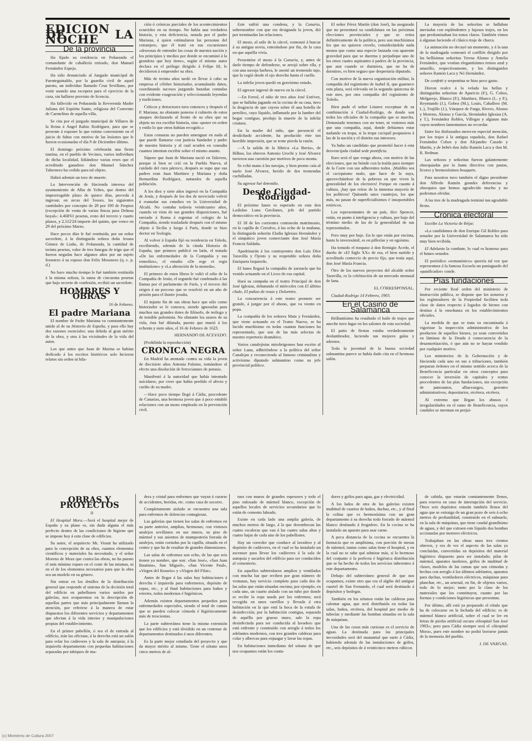EDICION DE LA NOCHE
De la provincia
Ha fijado su residencia en Peñaranda el comandante de caballería retirado, don Manuel Fernández Espejo.
Ha sido denunciado al Juzgado municipal de Fuenteguinaldo, por la guardia civil de aquel puesto, un individuo llamado Cruz Sevillano, por venir usando una escopeta para el ejercicio de la caza, sin hallarse provisto de licencia.
Ha fallecido en Peñaranda la Reverenda Madre Juliana del Espíritu Santo, religiosa del Convento de Carmelitas de aquella villa.
Se cita por el juzgado municipal de Villares de la Reina á Angel Rubio Rodríguez, para que se presente á exponer lo que estime conveniente en el juicio de faltas con motivo de las lesiones que le fueron ocasionadas el día 9 de Diciembre último.
El domingo próximo celebrarán una fiesta taurina, en el pueblo de Vecinos, varios individuos de dicha localidad, lidiándose varias reses que el acreditado ganadero don Manuel Sánchez Tabernero ha cedido para tal objeto.
Habrá además un toro de muerte.
La Intervención de Hacienda interesa del ayuntamiento de Alba de Yeltes, que dentro del improrrogable plazo de quince días, proceda á ingresar, en arcas del Tesoro, las siguientes cantidades por concepto de 20 por 100 de Propios (excepción de venta de varias fincas para Dehesa boyal»: 4.468'61 pesetas, resto del tercero y cuarto plazos, y 2.512'24 importe del quinto, que vence en 29 del próximo Marzo.
Hace pocos días le fué restituida, por un señor sacerdote, á la distinguida señora doña Jesusa Gómez de Liaño, de Peñaranda, la cantidad de treinta pesetas, valor de tres fanegas de trigo que el fueron negadas hace algunos años por un sujeto forastero á su esposo don Felix Mesonero (q. e. p. d.)
No hace mucho tiempo le fué también restituida á la misma señora, la suma de cincuenta pesetas que bajo secreto de confesión, recibió un sacerdote.
HOMBRES Y OBRAS
16 de Febrero.
El padre Mariana
El nombre de Padre Mariana va constantemente unido al de su Historia de España, y para ello hay dos razones esenciales: una debida al gran mérito de la obra, y otra á las vicisitudes de la vida del autor.
Los que antes que Juan de Marina se habían dedicado á los escritos históricos solo hicieron relatos sin orden ni hila-
ción ó crónicas parciales de los acontecimientos ocurridos en su tiempo. No había una verdadera historia, y esta deficiencia, notada por el padre Mariana, á quien estimularon las personas del extranjero, que él trató en sus excursiones «deseosas de entender las cosas de nuestra nación y los principios y medios por donde se encaminó á la grandeza que hoy tiene», según el mismo autor declara en el prólogo dirigido á Felipe III, le decidieron á emprender su obra.
Más de treinta años tardó en llevar á cabo su empresa el célebre historiador, acumulando datos, coordinando sucesos juzgando hazañas contadas con evidente exageración y seleccionando leyendas y tradiciones.
Críticos y detractores tuvo entonces y después el P. Mariana; no obstante ponerse á cubierto de estos ataques declarando al frente de su obra que su objeto no era escribir historia, sino «poner en orden y estilo lo que otros habían recogido.»
Estas censuras no pueden amenguar en nada al que puede llamarse con justicia fundador y padre de nuestra historia y al cual acuden en consulta cuantos intentan escribir sobre el mismo asunto.
Súpose que Juan de Mariana nació en Talavera, porque si bien se crió en la Puebla Nueva, al cuidado del cura párroco, después se supo que sus padres eran Juan Martínez y Mariana y doña Bernardina Rodríguez, naturales de aquella población.
A los diez y siete años ingresó en la Compañía de Jesús, y después de los dos de noviciado volvió á reanudar sus estudios en la Universidad de Alcalá. No contaba todavía veinticuatro años, cuando en vista de sus grandes disposiciones, fué enviado á Roma á regentar el colegio de la Compañía, siendo trasladado después con el mismo objeto á Sicilia y luego á París, donde se hizo doctor en Teología.
Al volver á España fijó su residencia en Toledo, escribiendo, además de la citada Historia de España, que primero publicó en latín, el tratado «De las enfermedades de la Compañía y sus remedios», el estudio «De rege et regis institutione» y «La alteración de la moneda».
El primero de estos libros le valió el odio de la Compañía de Jesús; el segundo fué condenado á las llamas por el parlamento de París, y el tercero dió origen á un proceso que se resolvió en un año de prisión para el ilustre jesuíta.
El injusto fin de sus obras hace que sólo como historiador se le conozca, siendo ignoradas para muchos sus grandes dotes de filósofo, de teólogo y de temible polemista. No obstante los azares de su vida, ésta fué dilatada, puesto que murió á los ochenta y siete años, el 16 de Febrero de 1623.
HERNANDO DE ACEVEDO.
(Prohibida la reproducción)
CRONICA NEGRA
En Madrid ha atentado contra su vida la joven de diecisiete años Antonia Palomo, tomándose al efecto una disolución de ferrocianuro de potasio.
Manifestó á la autoridad que había intentado suicidarse, por creer que había perdido el afecto y cariño de su madre.
—Hace poco tiempo llegó á Cádiz, procedente de Canarias, una hermosa joven que á poco entabló relaciones con un mozo empleado en la prevención civil.
Este sufrió una condena, y la Canaria, sobrenombre con que era designada la joven, dió por terminadas las relaciones.
El mozo, al salir de la cárcel, comenzó á buscar á su antigua novia, enterándose por fin, de la casa en que aquélla vivía.
Presentóse el mozo á la Canaria, y, antes de darle tiempo de defenderse, se arrojó sobre ella, y con una navaja barbera, le asestó un tremendo tajo, que la cogió desde el ojo derecho hasta el cuello.
La infeliz joven quedó en gravísimo estado.
El agresor ingresó de nuevo en la cárcel.
—En Ferrol, el niño de tres años José Estévez, que se hallaba jugando en la cocina de su casa, tuvo la desgracia de que cayera sobre él una botella de petróleo, cuyo líquido, inflamado por la lumbre del hogar contiguo, produjo la muerte de la infeliz criatura.
En la madre del niño, que presenció el desdichado accidente, ha producido éste tan horrible impresión, que se teme pierda la razón.
—A la salida de la fábrica «La Iberia», de Bilbao, los obreros Antonio Urochi y José Alvarez tuvieron una cuestión por motivos de poca monta.
Se echó mano á las navajas, y bien pronto caía al suelo José Alvarez, herido de dos tremendas cuchilladas.
Su agresor fué detenido.
Desde Ciudad-Rodrigo
El próximo lunes es esperado en esta don Ladislao Luna Gavilanes, jefe del partido democrático en la provincia.
El 18 de los corrientes contraerán matrimonio, en la capilla de Cerralvo, á las ocho de la mañana, la distinguida señorita Eladia Iglesias Hernández y el simpático joven comerciante don José María Francia Saldaña.
Apadrinarán á los contrayentes don Luis Díez Taravilla y Ojesto y su respetable señora doña Enriqueta Izquierdo.
El lunes llegará la compañía de zarzuela que ha venido actuando en el Liceo de esa capital.
Hará su campaña en el teatro Principal de don José Iglesias, debutando el miércoles con El último chulo, El puñao de rosas y Doloretes.
La concurrencia á este teatro promete ser grande, á juzgar por el abono, que va viento en popa.
La compañía de los señores Mata y Fernández, que viene actuando en el Teatro Nuevo, se ha lucido muchísimo en todas cuantas funciones ha representado, que son de las más selectas de nuestro repertorio dramático.
Varios canalejistas mirobrigenses han escrito al señor Luna, adhiriéndose a la política del señor Canalejas y reconociendo al famoso criminalista y activísimo diputado salmantino como su jefe provincial político.
El señor Pérez Martín (don José), ha asegurado que no presentará su candidatura en las próximas elecciones provinciales y que se retira definitivamente de la política, pero son muchísimos los que no quieren creerlo, considerándolo nada menos que como una especie lanzada con aparente gravedad para que se duerma y perjudique uno de los otros cuatro aspirantes á padres de la provincia, que aun cuando se durmiera, que no ha de dormirse, es bien seguro que despertaría diputado.
Con motivo de la nueva organización militar, la compañía del regimiento de Isabel II, que guarnece esta plaza, será relevada en la segunda quincena de este mes, por otra compañía del regimiento de Toledo.
Bien pudo el señor Linares exceptuar de su combinación á Ciudad-Rodrigo, de donde son todos los oficiales de la compañía que se marcha. Demasiado tenemos con no tener, ni venirnos más que una compañía, aquí, donde debíamos estar nadando en tropa, si la tropa caciquil pospusiera á las de la nación y el distrito sus intereses.
Ya hubo un candidato que prometió hacer á esta desvencijada ciudad sede pontificia.
Raro será el que venga ahora, con motivo de las elecciones, que no brinde con la traída para siempre de la Corte con sus adherentes todos. ¡Maldito sea el caciquismo malo, que hace de la suya, aprovechándose de la pobreza en que viven la generalidad de los electores! Porque en cuanto á cultura, ¡hay que reírse de la inmensa mayoría de los políticos! Quitando unos cuantejos, los que más, no pasan de superficialísimos é insoportables retóricos.
Los representantes de un país, dice Spencer, están, en punto á inteligencia y cultura, por bajo del término medio de las de la generalidad de sus representados.
Pero muy por bajo. En lo que están por encima, hasta lo inverosímil, es en pillerías y en egoísmo.
Ha tomado el traspaso á don Remigio Acedo, el dueño de «El Siglo XX» de esa, el bien surtido y acreditado comercio de precio fijo, que tenía aquí, don José María Francia.
Otro de los nuevos proyectos del alcalde señor Taravilla, es la celebración de un mercado mensual de lana.
EL CORRESPONSAL.
Ciudad-Rodrigo 14 Febrero, 1903.
En el Casino de Salamanca
Brillantísimo ha resultado el baile de trajes que anoche tuvo lugar en los salones de esta sociedad.
El patio de fiestas estaba verdaderamente deslumbrador, luciendo sus mejores galas y adornos.
Toda la juventud de la buena sociedad salmantina parece se había dado cita en el hermoso salón.
La mayoría de las señoritas se hallaban ataviadas con espléndentes y lujosos trajes, en los que predominaban los tonos claros. También vimos á algunas luciendo el clásico traje de charra.
La animación no decayó un momento, y á la una de la madrugada comenzó el cotillón dirigido por las bellísimas señoritas Teresa Alonso y Amelia Fernández, que vestían elegantísimos ternos azul y amarillo, respectivamente, y los distinguidos señores Ramón Laca y Nó Hernández.
De confetti y serpentina se hizo poco gasto.
Dieron realce á la velada las bellas y distinguidas señoritas de Aparicio (P.), G. Cobos, Melgarejo, Blanco (P.), Martínez, Blanco (L. y P.), Reymundo (J.), Gobea (M.), Louis, Caballero (M. L.), Trujillo (J.), Vázquez de Parga, Rivero, Alonso y Moreno, Alonso y García, Hernández Iglesias (A. y T.), Fernández Robles, Villegas y algunas más cuyos nombres lamentamos no recordar.
Entre los disfrazados merecen especial mención, por los trajes á la antigua española, don Rafael Fernández Cobos y don Alejandro Casado y Martín, y de bebés don Julio Ramón Laca y don M. R. Bedmar.
Las señoras y señoritas fueron galantemente obsequiadas por la Junta directiva con pastas, licores y hermosísimos bouquets.
Para nosotros tuvo también el digno presidente don Alfredo Ramón grandes deferencias y obsequios que hemos agradecido mucho y no podremos olvidar.
A las tres de la madrugada terminó tan agradable fiesta.
Crónica electoral
Escribe La Victoria de Béjar:
«La candidatura de don Enrique Gil Robles para senador por la Universidad de Salamanca ha sido muy bien recibida.
El Adelanto la combate, lo cual es honroso para el futuro senador.
El periódico «romanónico» querría tal vez que representara á la famosa Escuela un paniaguado del «panificador» conde.
Pías fundaciones
Por reciente Real orden del ministerio de Instrucción pública, se dispone que los notarios y los registradores de la Propiedad faciliten toda clase de datos respecto á legados de bienes con destino á la enseñanza en los establecimientos oficiales.
La medida de que se trata va encaminada á vigorizar la inspección administrativa de los productos de aquellos bienes, ya sean convertidos en láminas de la Deuda á consecuencia de la desamortización, ó que aún no se hayan vendido por cualquier motivo.
Los ministerios de la Gobernación y de Hacienda cada uno en sus a tribuciones, también preparan órdenes en el mismo sentido acerca de la Beneficencia particular en otros conceptos para conocer la inversión de capitales y rentas procedentes de las pías fundaciones, sin excepción de patronatos, albaceazgos, gerentes administrativos, depositarios, etcétera, etcétera.
Al extremo que llegan los abusos é irregularidades en el ramo de Beneficencia, cuyos caudales se merman en perjui-
OBRAS Y PROYECTOS
II
El Hospital Mora.—Será el hospital mejor de España y su plano es, sin duda alguna el más perfecto dentro de las condiciones de higiene que se impone hoy á esta clase de edificios.
Su autor, el arquitecto Mr. Virant ha utilizado para la concepción de su obra, cuantos elementos científicos y materiales ha necesitado, y el señor Moreno de Mora que costea las obras, no ha puesto el más mínimo reparo en el coste de las mismas, ni en el de los elementos necesarios para que la obra sea un modelo en su género.
Sin entrar en los detalles de la distribución general que responde al sistema de la decisión total del edificio en pabellones varios unidos por galerías, nos ocuparemos en la descripción de aquellas partes que más principalmente llaman la atención, por referirse á la manera de estar dispuestos los diferentes servicios y departamentos que afectan á la vida interior y manipulaciones propias del establecimiento.
En el primer pabellón, ó sea el de entrada al edificio, irán las oficinas; á la derecha está un salón para velar los cadáveres y la sala de autopsia; á la izquierda departamento con pequeñas habitaciones separadas por tabiques de ma-
dera y cristal para enfermos que vayan á curarse de accidentes, heridas, etc. como casa de socorro.
Completamente aislado se encuentra una sala para enfermos de dolencias contagiosas.
Las galerías que tienen los salas de enfermos en su parte anterior, amplias, hermosas; con vistosos azulejos sevillanos en sus muros, su piso de mármol y sus asientos de mampostería forrada de azulejos, están cortadas por la capilla, situada en el centro y que ha de resultar de grandes dimensiones.
Las salas de enfermos son ocho, de las que seis tienen ya nombre, que son: «San José», «San Juan Bautista», San Miguel», «San Vicente Paul», «Virgen del Rosario» y «Virgen del Pilar».
Antes de llegar á las salas hay habitaciones á derecha é izquierda para enfermeros, depósito de ropas, etc., y al final habitaciones para baños y retretes, todos modernos é higiénicos.
Además existen departamentos pequeños para enfermedades especiales, siendo el total de camas que se pueden colocar cómoda é higiénicamente más de trescientas.
La parte subterránea tiene la misma extensión que los edificios y está dividido en un centenar de departamentos destinados á usos diferentes.
Es la parte mejor estudiada del proyecto y que da mayor mérito al mismo. Tiene el sótano unos cinco metros de al-
tura con muros de grandes espesores y todo el piso enlosado de mármol blanco, excepción de aquellos locales de servicios secundarios que lo están de cemento labrado.
Existe en cada lado una amplia galería, de muchos metros de largo, á la que desembocan las cuatro escaleras que van á las cuatro salas altas y cuatro bajas de cada uno de los pabellones.
Hay un corredor que conduce al lavadero y al depósito de cadáveres, en el cual se ha instalado un ascensor para llevar los cadáveres á la sala de autopsia y sacarlos del edificio para ser conducidos al cementerio.
En aquellos subterráneos amplios y ventilados con mucha luz que reciben por gran número de ventanas, hay servicio completo para cada dos de las salas que están situadas encima; por ejemplo, en cada uno, un cuarto aislado con un tubo por donde se recibe la ropa usada por los enfermos; será recogida en unos carrillos y llevada á otra habitación en la que está la boca de la estufa de desinfección; por la habitación contigua, separada de aquélla por grueso muro, sale la ropa desinfectada para ser conducida al lavadero que está enfrente y construido con arreglo á todos los adelantos modernos, con tres grandes calderas para colar y albercas para enjuagar y lavar las ropas.
En habitaciones inmediatas del sótano de que nos ocupamos están los conta-
dores y grifos para agua, gas y electricidad.
A los lados de otra de las galerías existen multitud de cuartos de baños, duchas, etc., y al final la colina que es hermosísima con un gran departamento á su derecha todo forrado de mármol blanco destinado á fregadero. En la cocina se ha instalado un aparato para asar carne.
A poca distancia de la cocina se encuentra la farmacia que es amplísima, con porción de mesas de mármol, tantas como salas tiene el hospital, y en la cual no se sabe qué admirar más, si lo hermoso del conjunto ó la perfecta é higiénica distribución que se ha hecho de todos los servicios inherentes á este departamento.
Debajo del subterráneo general de que nos ocupamos, existe otro que era el algibe del antiguo cuartel de San Fernando, el cual será destinado á depósitos y bodegas.
También en los sótanos están las calderas para calentar agua, que será distribuida en todas las salas, baños, etcétera, del hospital por medio de tuberías y mediante las bombas situadas en la sala de máquinas.
Una de las cosas más curiosas es el servicio de aguas. La destinada para las principales necesidades será del manantial que surte á Cádiz, habiendo además de las instalaciones de grifos, etc., seis depósitos de á veinticinco metros cúbicos
de cabida, que estarán constantemente llenos, para reserva en caso de interrupción del servicio. Otros seis depósitos estarán también llenos del agua que se extraiga de un gran pozo de seis á ocho metros de profundidad, construido en el subsuelo, en la sala de máquinas, que tiene caudal grandísimo de aguas, y del que extraen este líquido dos bombas accionadas por motores eléctricos.
Trabajaban en las obras unos tres cientos obreros, y era de ver el aspecto de las salas ya concluidas, convertidas en depósitos del material higiénico dispuesto para ser instalado; pilas de mármol, aparatos inodoros, grifos de multitud de clases, modelos de las camas que son cómodas y hechas con arreglo á los últimos adelantos, aparatos para duchas, ventiladores eléctricos, máquinas para planchar, etc., un arsenal, en fin, de objetos varios, todo de lo mejor; tanto por la clase de los materiales que los constituyen, cuanto por las formas y condiciones higiénicas que presentan.
Por último, allí está ya preparado el rótulo que ha de colocarse en la fachada del edificio: es de mármol blanco artificial, sobre el cual se lee en letras de piedra artificial oscura «Hospital San José 1903»; pero para Cádiz siempre será el «Hospital Mora», pues este nombre no podrá borrarse jamás de la memoria del pueblo.
J. DE VARGAS.
(c) Ministerio de Cultura 2007